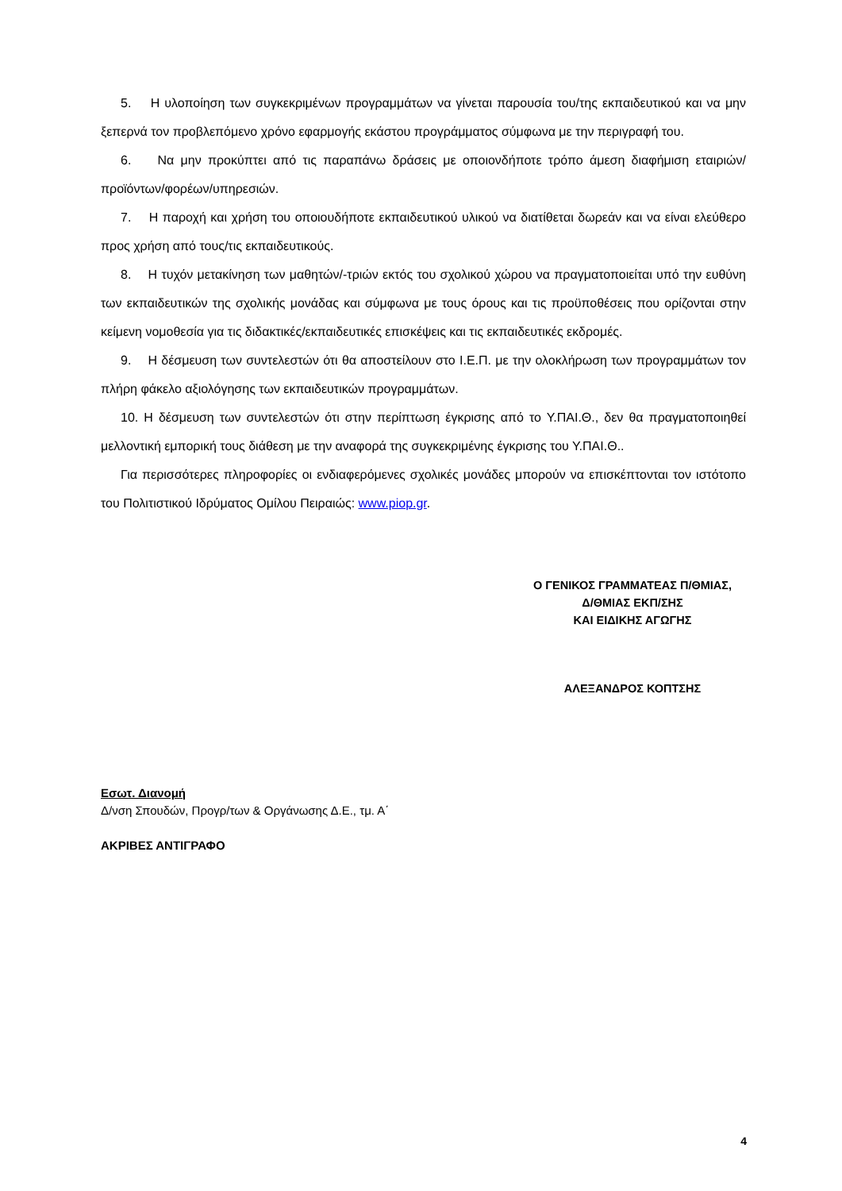5. Η υλοποίηση των συγκεκριμένων προγραμμάτων να γίνεται παρουσία του/της εκπαιδευτικού και να μην ξεπερνά τον προβλεπόμενο χρόνο εφαρμογής εκάστου προγράμματος σύμφωνα με την περιγραφή του.
6. Να μην προκύπτει από τις παραπάνω δράσεις με οποιονδήποτε τρόπο άμεση διαφήμιση εταιριών/προϊόντων/φορέων/υπηρεσιών.
7. Η παροχή και χρήση του οποιουδήποτε εκπαιδευτικού υλικού να διατίθεται δωρεάν και να είναι ελεύθερο προς χρήση από τους/τις εκπαιδευτικούς.
8. Η τυχόν μετακίνηση των μαθητών/-τριών εκτός του σχολικού χώρου να πραγματοποιείται υπό την ευθύνη των εκπαιδευτικών της σχολικής μονάδας και σύμφωνα με τους όρους και τις προϋποθέσεις που ορίζονται στην κείμενη νομοθεσία για τις διδακτικές/εκπαιδευτικές επισκέψεις και τις εκπαιδευτικές εκδρομές.
9. Η δέσμευση των συντελεστών ότι θα αποστείλουν στο Ι.Ε.Π. με την ολοκλήρωση των προγραμμάτων τον πλήρη φάκελο αξιολόγησης των εκπαιδευτικών προγραμμάτων.
10. Η δέσμευση των συντελεστών ότι στην περίπτωση έγκρισης από το Υ.ΠΑΙ.Θ., δεν θα πραγματοποιηθεί μελλοντική εμπορική τους διάθεση με την αναφορά της συγκεκριμένης έγκρισης του Υ.ΠΑΙ.Θ..
Για περισσότερες πληροφορίες οι ενδιαφερόμενες σχολικές μονάδες μπορούν να επισκέπτονται τον ιστότοπο του Πολιτιστικού Ιδρύματος Ομίλου Πειραιώς: www.piop.gr.
Ο ΓΕΝΙΚΟΣ ΓΡΑΜΜΑΤΕΑΣ Π/ΘΜΙΑΣ,
Δ/ΘΜΙΑΣ ΕΚΠ/ΣΗΣ
ΚΑΙ ΕΙΔΙΚΗΣ ΑΓΩΓΗΣ
ΑΛΕΞΑΝΔΡΟΣ ΚΟΠΤΣΗΣ
Εσωτ. Διανομή
Δ/νση Σπουδών, Προγρ/των & Οργάνωσης Δ.Ε., τμ. Α΄
ΑΚΡΙΒΕΣ ΑΝΤΙΓΡΑΦΟ
4